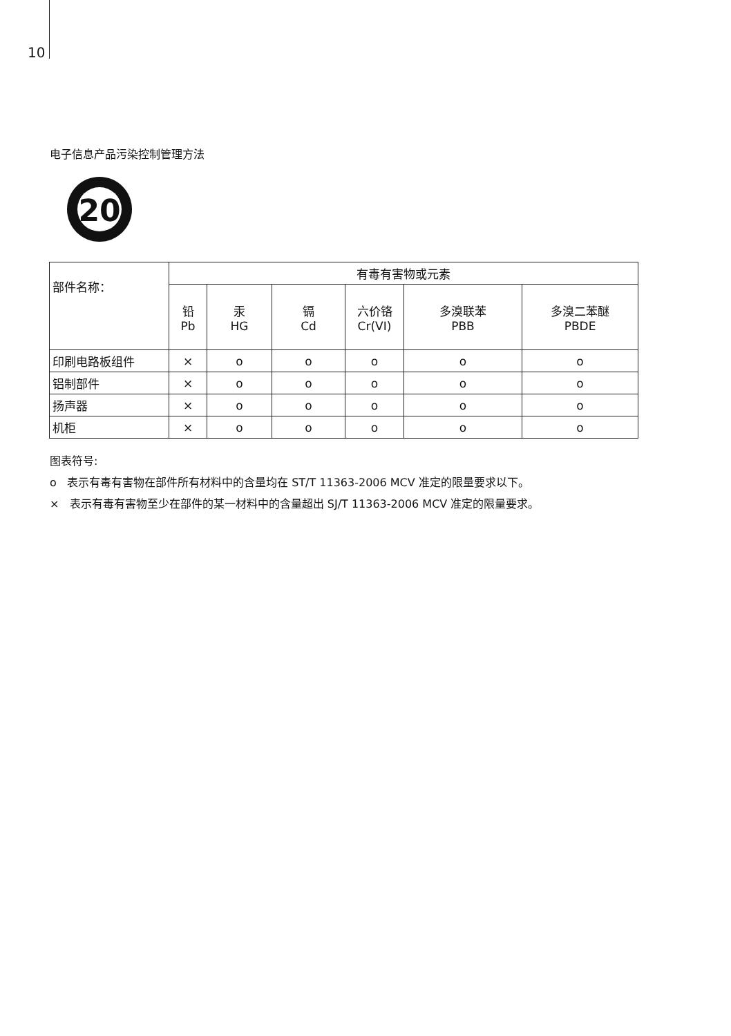10
电子信息产品污染控制管理方法
20
| 部件名称： | 有毒有害物或元素 | | | | | |
| --- | --- | --- | --- | --- | --- | --- |
| | 铅 Pb | 汞 HG | 镉 Cd | 六价铬 Cr(VI) | 多溴联苯 PBB | 多溴二苯醚 PBDE |
| 印刷电路板组件 | × | o | o | o | o | o |
| 铝制部件 | × | o | o | o | o | o |
| 扬声器 | × | o | o | o | o | o |
| 机柜 | × | o | o | o | o | o |
图表符号:
o 表示有毒有害物在部件所有材料中的含量均在 ST/T 11363-2006 MCV 准定的限量要求以下。
× 表示有毒有害物至少在部件的某一材料中的含量超出 SJ/T 11363-2006 MCV 准定的限量要求。